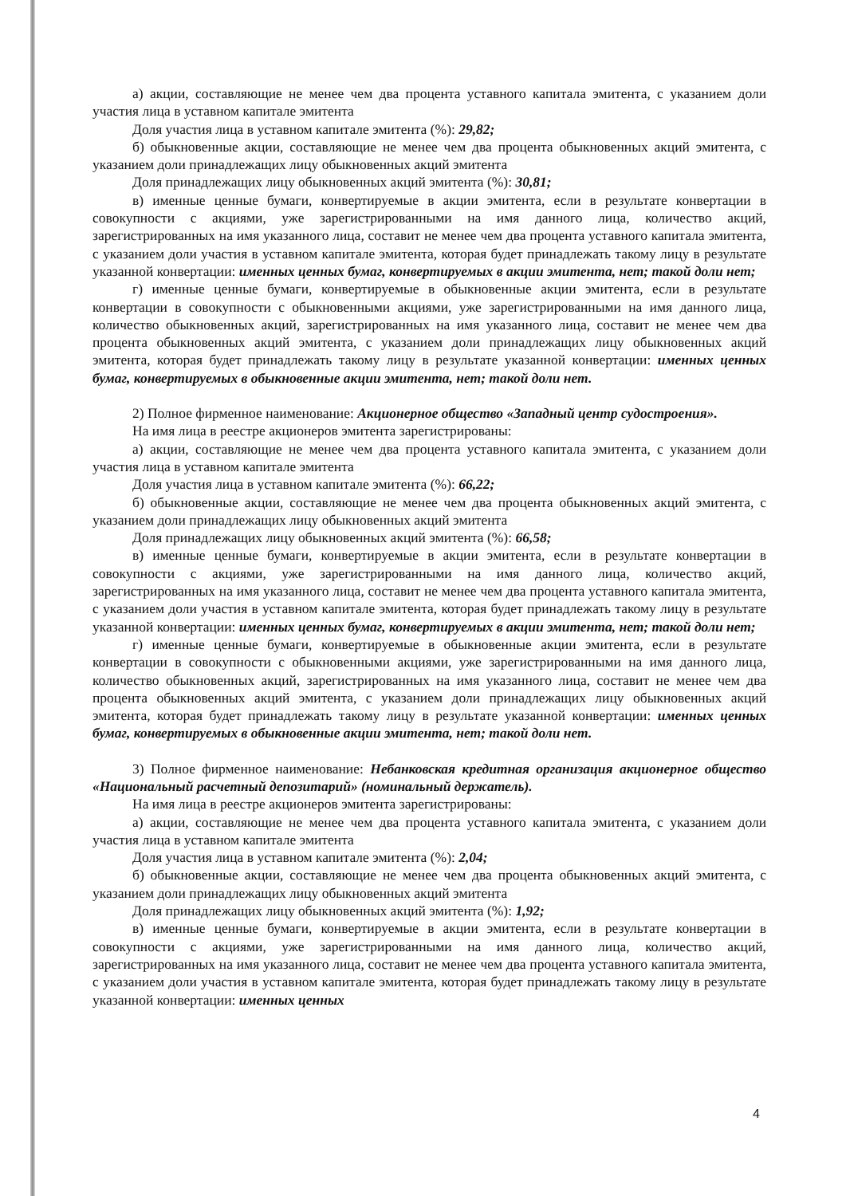а) акции, составляющие не менее чем два процента уставного капитала эмитента, с указанием доли участия лица в уставном капитале эмитента
Доля участия лица в уставном капитале эмитента (%): 29,82;
б) обыкновенные акции, составляющие не менее чем два процента обыкновенных акций эмитента, с указанием доли принадлежащих лицу обыкновенных акций эмитента
Доля принадлежащих лицу обыкновенных акций эмитента (%): 30,81;
в) именные ценные бумаги, конвертируемые в акции эмитента, если в результате конвертации в совокупности с акциями, уже зарегистрированными на имя данного лица, количество акций, зарегистрированных на имя указанного лица, составит не менее чем два процента уставного капитала эмитента, с указанием доли участия в уставном капитале эмитента, которая будет принадлежать такому лицу в результате указанной конвертации: именных ценных бумаг, конвертируемых в акции эмитента, нет; такой доли нет;
г) именные ценные бумаги, конвертируемые в обыкновенные акции эмитента, если в результате конвертации в совокупности с обыкновенными акциями, уже зарегистрированными на имя данного лица, количество обыкновенных акций, зарегистрированных на имя указанного лица, составит не менее чем два процента обыкновенных акций эмитента, с указанием доли принадлежащих лицу обыкновенных акций эмитента, которая будет принадлежать такому лицу в результате указанной конвертации: именных ценных бумаг, конвертируемых в обыкновенные акции эмитента, нет; такой доли нет.
2) Полное фирменное наименование: Акционерное общество «Западный центр судостроения».
На имя лица в реестре акционеров эмитента зарегистрированы:
а) акции, составляющие не менее чем два процента уставного капитала эмитента, с указанием доли участия лица в уставном капитале эмитента
Доля участия лица в уставном капитале эмитента (%): 66,22;
б) обыкновенные акции, составляющие не менее чем два процента обыкновенных акций эмитента, с указанием доли принадлежащих лицу обыкновенных акций эмитента
Доля принадлежащих лицу обыкновенных акций эмитента (%): 66,58;
в) именные ценные бумаги, конвертируемые в акции эмитента, если в результате конвертации в совокупности с акциями, уже зарегистрированными на имя данного лица, количество акций, зарегистрированных на имя указанного лица, составит не менее чем два процента уставного капитала эмитента, с указанием доли участия в уставном капитале эмитента, которая будет принадлежать такому лицу в результате указанной конвертации: именных ценных бумаг, конвертируемых в акции эмитента, нет; такой доли нет;
г) именные ценные бумаги, конвертируемые в обыкновенные акции эмитента, если в результате конвертации в совокупности с обыкновенными акциями, уже зарегистрированными на имя данного лица, количество обыкновенных акций, зарегистрированных на имя указанного лица, составит не менее чем два процента обыкновенных акций эмитента, с указанием доли принадлежащих лицу обыкновенных акций эмитента, которая будет принадлежать такому лицу в результате указанной конвертации: именных ценных бумаг, конвертируемых в обыкновенные акции эмитента, нет; такой доли нет.
3) Полное фирменное наименование: Небанковская кредитная организация акционерное общество «Национальный расчетный депозитарий» (номинальный держатель).
На имя лица в реестре акционеров эмитента зарегистрированы:
а) акции, составляющие не менее чем два процента уставного капитала эмитента, с указанием доли участия лица в уставном капитале эмитента
Доля участия лица в уставном капитале эмитента (%): 2,04;
б) обыкновенные акции, составляющие не менее чем два процента обыкновенных акций эмитента, с указанием доли принадлежащих лицу обыкновенных акций эмитента
Доля принадлежащих лицу обыкновенных акций эмитента (%): 1,92;
в) именные ценные бумаги, конвертируемые в акции эмитента, если в результате конвертации в совокупности с акциями, уже зарегистрированными на имя данного лица, количество акций, зарегистрированных на имя указанного лица, составит не менее чем два процента уставного капитала эмитента, с указанием доли участия в уставном капитале эмитента, которая будет принадлежать такому лицу в результате указанной конвертации: именных ценных
4